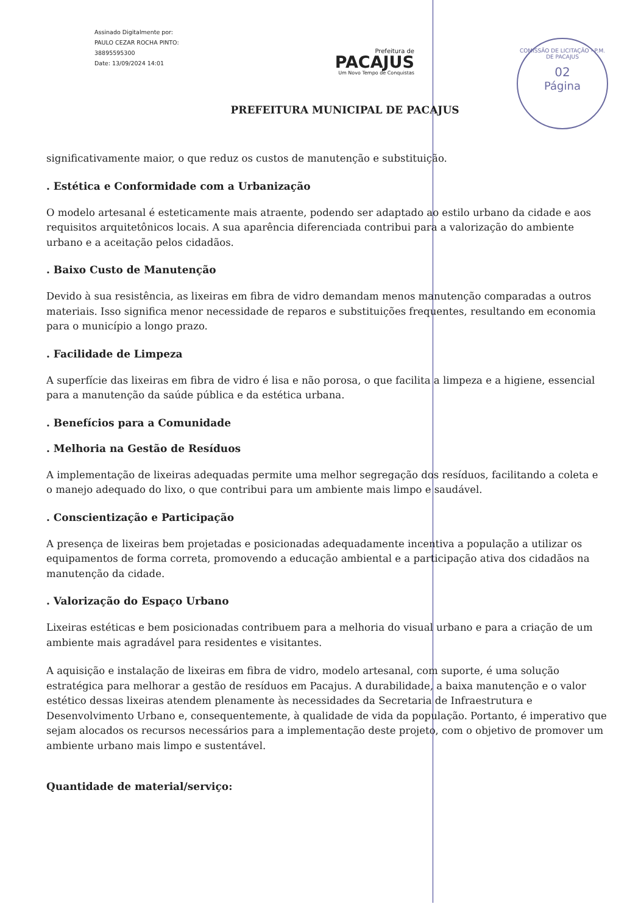Assinado Digitalmente por:
PAULO CEZAR ROCHA PINTO:
38895595300
Date: 13/09/2024 14:01
Prefeitura de
PACAJUS
Um Novo Tempo de Conquistas
COMISSÃO DE LICITAÇÃO - P.M. DE PACAJUS
02
Página
PREFEITURA MUNICIPAL DE PACAJUS
significativamente maior, o que reduz os custos de manutenção e substituição.
. Estética e Conformidade com a Urbanização
O modelo artesanal é esteticamente mais atraente, podendo ser adaptado ao estilo urbano da cidade e aos requisitos arquitetônicos locais. A sua aparência diferenciada contribui para a valorização do ambiente urbano e a aceitação pelos cidadãos.
. Baixo Custo de Manutenção
Devido à sua resistência, as lixeiras em fibra de vidro demandam menos manutenção comparadas a outros materiais. Isso significa menor necessidade de reparos e substituições frequentes, resultando em economia para o município a longo prazo.
. Facilidade de Limpeza
A superfície das lixeiras em fibra de vidro é lisa e não porosa, o que facilita a limpeza e a higiene, essencial para a manutenção da saúde pública e da estética urbana.
. Benefícios para a Comunidade
. Melhoria na Gestão de Resíduos
A implementação de lixeiras adequadas permite uma melhor segregação dos resíduos, facilitando a coleta e o manejo adequado do lixo, o que contribui para um ambiente mais limpo e saudável.
. Conscientização e Participação
A presença de lixeiras bem projetadas e posicionadas adequadamente incentiva a população a utilizar os equipamentos de forma correta, promovendo a educação ambiental e a participação ativa dos cidadãos na manutenção da cidade.
. Valorização do Espaço Urbano
Lixeiras estéticas e bem posicionadas contribuem para a melhoria do visual urbano e para a criação de um ambiente mais agradável para residentes e visitantes.
A aquisição e instalação de lixeiras em fibra de vidro, modelo artesanal, com suporte, é uma solução estratégica para melhorar a gestão de resíduos em Pacajus. A durabilidade, a baixa manutenção e o valor estético dessas lixeiras atendem plenamente às necessidades da Secretaria de Infraestrutura e Desenvolvimento Urbano e, consequentemente, à qualidade de vida da população. Portanto, é imperativo que sejam alocados os recursos necessários para a implementação deste projeto, com o objetivo de promover um ambiente urbano mais limpo e sustentável.
Quantidade de material/serviço: